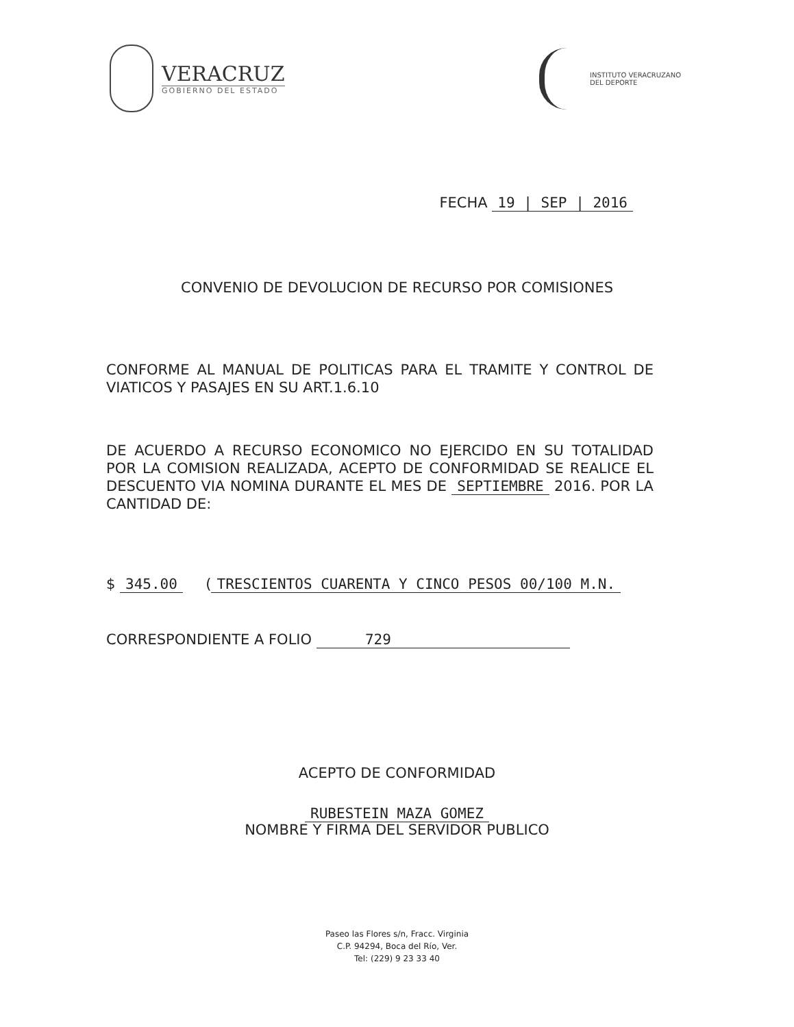VERACRUZ
GOBIERNO DEL ESTADO
INSTITUTO VERACRUZANO
DEL DEPORTE
FECHA 19 | SEP | 2016
CONVENIO DE DEVOLUCION DE RECURSO POR COMISIONES
CONFORME AL MANUAL DE POLITICAS PARA EL TRAMITE Y CONTROL DE VIATICOS Y PASAJES EN SU ART.1.6.10
DE ACUERDO A RECURSO ECONOMICO NO EJERCIDO EN SU TOTALIDAD POR LA COMISION REALIZADA, ACEPTO DE CONFORMIDAD SE REALICE EL DESCUENTO VIA NOMINA DURANTE EL MES DE SEPTIEMBRE 2016. POR LA CANTIDAD DE:
$ 345.00 (TRESCIENTOS CUARENTA Y CINCO PESOS 00/100 M.N.
CORRESPONDIENTE A FOLIO 729
ACEPTO DE CONFORMIDAD
RUBESTEIN MAZA GOMEZ
NOMBRE Y FIRMA DEL SERVIDOR PUBLICO
Paseo las Flores s/n, Fracc. Virginia
C.P. 94294, Boca del Río, Ver.
Tel: (229) 9 23 33 40